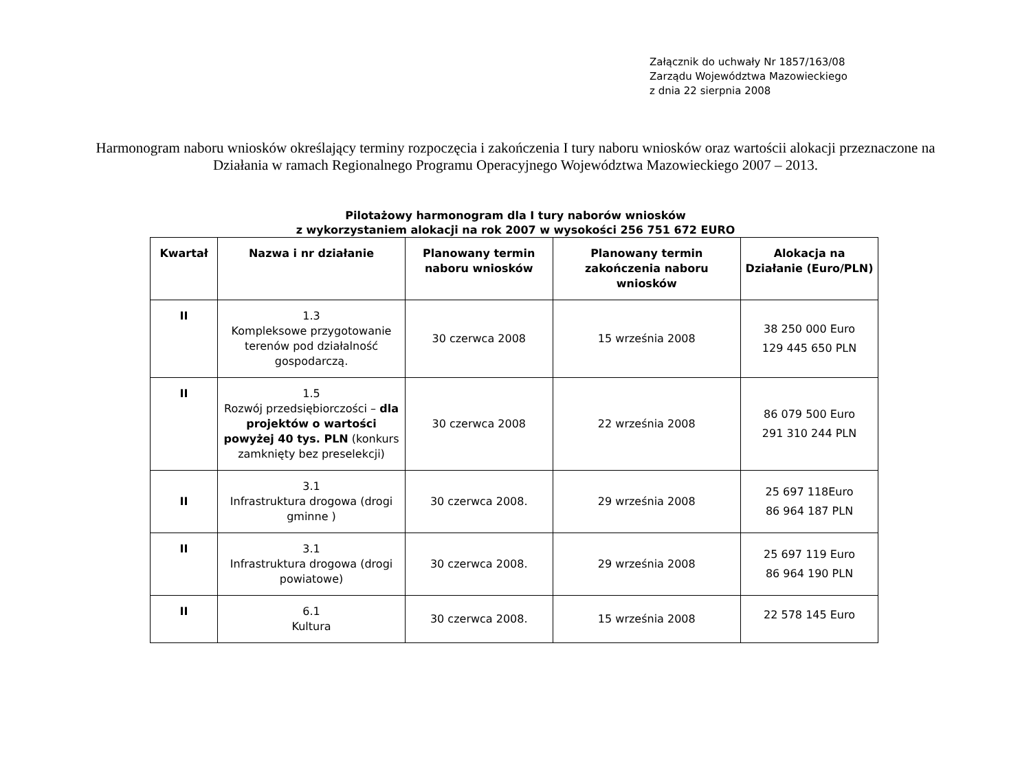Załącznik do uchwały Nr 1857/163/08
Zarządu Województwa Mazowieckiego
z dnia 22 sierpnia 2008
Harmonogram naboru wniosków określający terminy rozpoczęcia i zakończenia I tury naboru wniosków oraz wartościi alokacji przeznaczone na Działania w ramach Regionalnego Programu Operacyjnego Województwa Mazowieckiego 2007 – 2013.
Pilotażowy harmonogram dla I tury naborów wniosków
z wykorzystaniem alokacji na rok 2007 w wysokości 256 751 672 EURO
| Kwartał | Nazwa i nr działanie | Planowany termin naboru wniosków | Planowany termin zakończenia naboru wniosków | Alokacja na Działanie (Euro/PLN) |
| --- | --- | --- | --- | --- |
| II | 1.3 Kompleksowe przygotowanie terenów pod działalność gospodarczą. | 30 czerwca 2008 | 15 września 2008 | 38 250 000 Euro 129 445 650 PLN |
| II | 1.5 Rozwój przedsiębiorczości – dla projektów o wartości powyżej 40 tys. PLN (konkurs zamknięty bez preselekcji) | 30 czerwca 2008 | 22 września 2008 | 86 079 500 Euro 291 310 244 PLN |
| II | 3.1 Infrastruktura drogowa (drogi gminne ) | 30 czerwca 2008. | 29 września 2008 | 25 697 118Euro 86 964 187 PLN |
| II | 3.1 Infrastruktura drogowa (drogi powiatowe) | 30 czerwca 2008. | 29 września 2008 | 25 697 119 Euro 86 964 190 PLN |
| II | 6.1 Kultura | 30 czerwca 2008. | 15 września 2008 | 22 578 145 Euro |